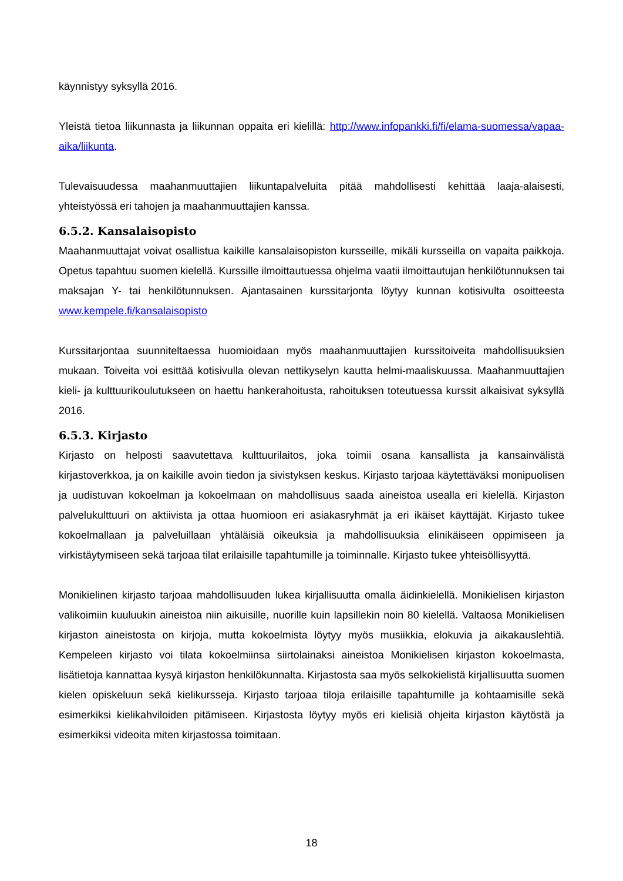käynnistyy syksyllä 2016.
Yleistä tietoa liikunnasta ja liikunnan oppaita eri kielillä: http://www.infopankki.fi/fi/elama-suomessa/vapaa-aika/liikunta.
Tulevaisuudessa maahanmuuttajien liikuntapalveluita pitää mahdollisesti kehittää laaja-alaisesti, yhteistyössä eri tahojen ja maahanmuuttajien kanssa.
6.5.2. Kansalaisopisto
Maahanmuuttajat voivat osallistua kaikille kansalaisopiston kursseille, mikäli kursseilla on vapaita paikkoja. Opetus tapahtuu suomen kielellä. Kurssille ilmoittautuessa ohjelma vaatii ilmoittautujan henkilötunnuksen tai maksajan Y- tai henkilötunnuksen. Ajantasainen kurssitarjonta löytyy kunnan kotisivulta osoitteesta www.kempele.fi/kansalaisopisto
Kurssitarjontaa suunniteltaessa huomioidaan myös maahanmuuttajien kurssitoiveita mahdollisuuksien mukaan. Toiveita voi esittää kotisivulla olevan nettikyselyn kautta helmi-maaliskuussa. Maahanmuuttajien kieli- ja kulttuurikoulutukseen on haettu hankerahoitusta, rahoituksen toteutuessa kurssit alkaisivat syksyllä 2016.
6.5.3. Kirjasto
Kirjasto on helposti saavutettava kulttuurilaitos, joka toimii osana kansallista ja kansainvälistä kirjastoverkkoa, ja on kaikille avoin tiedon ja sivistyksen keskus. Kirjasto tarjoaa käytettäväksi monipuolisen ja uudistuvan kokoelman ja kokoelmaan on mahdollisuus saada aineistoa usealla eri kielellä. Kirjaston palvelukulttuuri on aktiivista ja ottaa huomioon eri asiakasryhmät ja eri ikäiset käyttäjät. Kirjasto tukee kokoelmallaan ja palveluillaan yhtäläisiä oikeuksia ja mahdollisuuksia elinikäiseen oppimiseen ja virkistäytymiseen sekä tarjoaa tilat erilaisille tapahtumille ja toiminnalle. Kirjasto tukee yhteisöllisyyttä.
Monikielinen kirjasto tarjoaa mahdollisuuden lukea kirjallisuutta omalla äidinkielellä. Monikielisen kirjaston valikoimiin kuuluukin aineistoa niin aikuisille, nuorille kuin lapsillekin noin 80 kielellä. Valtaosa Monikielisen kirjaston aineistosta on kirjoja, mutta kokoelmista löytyy myös musiikkia, elokuvia ja aikakauslehtiä. Kempeleen kirjasto voi tilata kokoelmiinsa siirtolainaksi aineistoa Monikielisen kirjaston kokoelmasta, lisätietoja kannattaa kysyä kirjaston henkilökunnalta. Kirjastosta saa myös selkokielistä kirjallisuutta suomen kielen opiskeluun sekä kielikursseja. Kirjasto tarjoaa tiloja erilaisille tapahtumille ja kohtaamisille sekä esimerkiksi kielikahviloiden pitämiseen. Kirjastosta löytyy myös eri kielisiä ohjeita kirjaston käytöstä ja esimerkiksi videoita miten kirjastossa toimitaan.
18